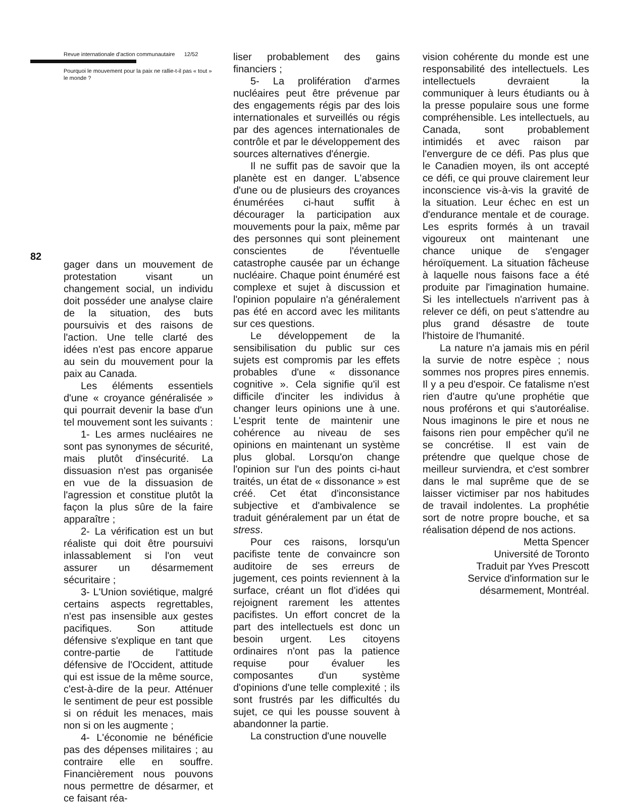Revue internationale d'action communautaire 12/52
Pourquoi le mouvement pour la paix ne rallie-t-il pas « tout » le monde ?
82
gager dans un mouvement de protestation visant un changement social, un individu doit posséder une analyse claire de la situation, des buts poursuivis et des raisons de l'action. Une telle clarté des idées n'est pas encore apparue au sein du mouvement pour la paix au Canada.
Les éléments essentiels d'une « croyance généralisée » qui pourrait devenir la base d'un tel mouvement sont les suivants :
1- Les armes nucléaires ne sont pas synonymes de sécurité, mais plutôt d'insécurité. La dissuasion n'est pas organisée en vue de la dissuasion de l'agression et constitue plutôt la façon la plus sûre de la faire apparaître ;
2- La vérification est un but réaliste qui doit être poursuivi inlassablement si l'on veut assurer un désarmement sécuritaire ;
3- L'Union soviétique, malgré certains aspects regrettables, n'est pas insensible aux gestes pacifiques. Son attitude défensive s'explique en tant que contre-partie de l'attitude défensive de l'Occident, attitude qui est issue de la même source, c'est-à-dire de la peur. Atténuer le sentiment de peur est possible si on réduit les menaces, mais non si on les augmente ;
4- L'économie ne bénéficie pas des dépenses militaires ; au contraire elle en souffre. Financièrement nous pouvons nous permettre de désarmer, et ce faisant réa-
liser probablement des gains financiers ;
5- La prolifération d'armes nucléaires peut être prévenue par des engagements régis par des lois internationales et surveillés ou régis par des agences internationales de contrôle et par le développement des sources alternatives d'énergie.
Il ne suffit pas de savoir que la planète est en danger. L'absence d'une ou de plusieurs des croyances énumérées ci-haut suffit à décourager la participation aux mouvements pour la paix, même par des personnes qui sont pleinement conscientes de l'éventuelle catastrophe causée par un échange nucléaire. Chaque point énuméré est complexe et sujet à discussion et l'opinion populaire n'a généralement pas été en accord avec les militants sur ces questions.
Le développement de la sensibilisation du public sur ces sujets est compromis par les effets probables d'une « dissonance cognitive ». Cela signifie qu'il est difficile d'inciter les individus à changer leurs opinions une à une. L'esprit tente de maintenir une cohérence au niveau de ses opinions en maintenant un système plus global. Lorsqu'on change l'opinion sur l'un des points ci-haut traités, un état de « dissonance » est créé. Cet état d'inconsistance subjective et d'ambivalence se traduit généralement par un état de stress.
Pour ces raisons, lorsqu'un pacifiste tente de convaincre son auditoire de ses erreurs de jugement, ces points reviennent à la surface, créant un flot d'idées qui rejoignent rarement les attentes pacifistes. Un effort concret de la part des intellectuels est donc un besoin urgent. Les citoyens ordinaires n'ont pas la patience requise pour évaluer les composantes d'un système d'opinions d'une telle complexité ; ils sont frustrés par les difficultés du sujet, ce qui les pousse souvent à abandonner la partie.
La construction d'une nouvelle
vision cohérente du monde est une responsabilité des intellectuels. Les intellectuels devraient la communiquer à leurs étudiants ou à la presse populaire sous une forme compréhensible. Les intellectuels, au Canada, sont probablement intimidés et avec raison par l'envergure de ce défi. Pas plus que le Canadien moyen, ils ont accepté ce défi, ce qui prouve clairement leur inconscience vis-à-vis la gravité de la situation. Leur échec en est un d'endurance mentale et de courage. Les esprits formés à un travail vigoureux ont maintenant une chance unique de s'engager héroïquement. La situation fâcheuse à laquelle nous faisons face a été produite par l'imagination humaine. Si les intellectuels n'arrivent pas à relever ce défi, on peut s'attendre au plus grand désastre de toute l'histoire de l'humanité.
La nature n'a jamais mis en péril la survie de notre espèce ; nous sommes nos propres pires ennemis. Il y a peu d'espoir. Ce fatalisme n'est rien d'autre qu'une prophétie que nous proférons et qui s'autoréalise. Nous imaginons le pire et nous ne faisons rien pour empêcher qu'il ne se concrétise. Il est vain de prétendre que quelque chose de meilleur surviendra, et c'est sombrer dans le mal suprême que de se laisser victimiser par nos habitudes de travail indolentes. La prophétie sort de notre propre bouche, et sa réalisation dépend de nos actions.
Metta Spencer
Université de Toronto
Traduit par Yves Prescott
Service d'information sur le
désarmement, Montréal.